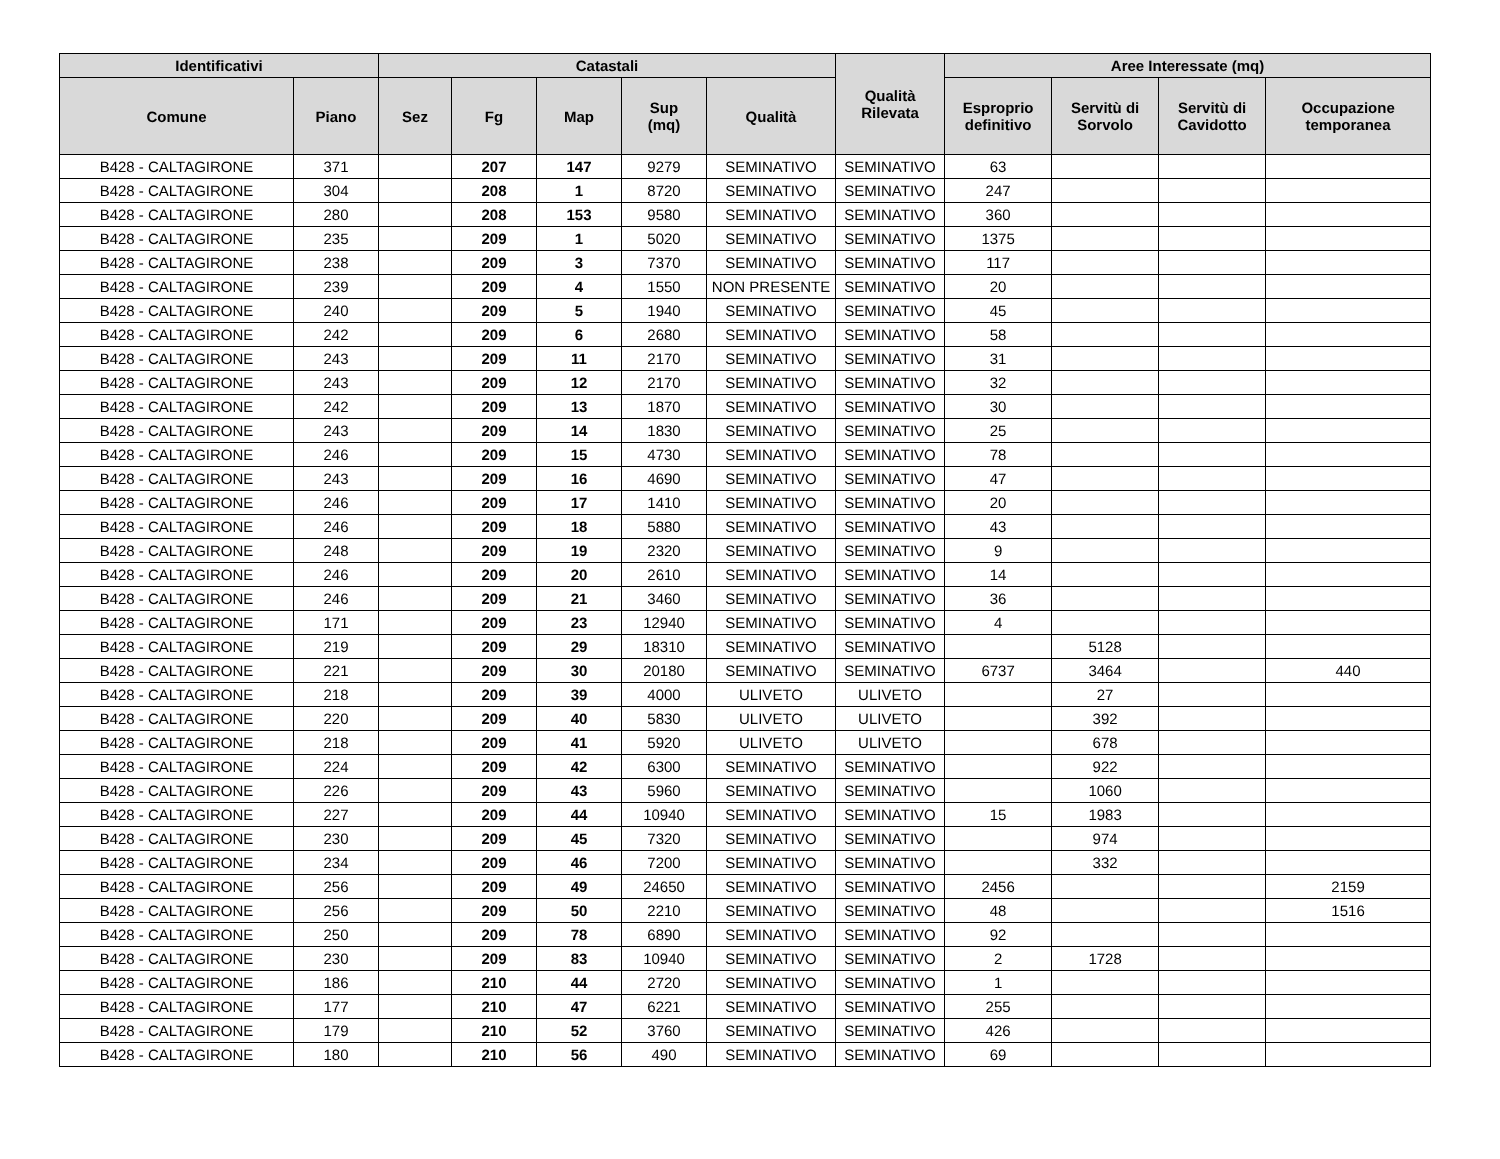| Identificativi | | Catastali | | | | | Qualità Rilevata | Aree Interessate (mq) | | | |
| --- | --- | --- | --- | --- | --- | --- | --- | --- | --- | --- | --- |
| Comune | Piano | Sez | Fg | Map | Sup (mq) | Qualità | | Esproprio definitivo | Servitù di Sorvolo | Servitù di Cavidotto | Occupazione temporanea |
| B428 - CALTAGIRONE | 371 | | 207 | 147 | 9279 | SEMINATIVO | SEMINATIVO | 63 | | | |
| B428 - CALTAGIRONE | 304 | | 208 | 1 | 8720 | SEMINATIVO | SEMINATIVO | 247 | | | |
| B428 - CALTAGIRONE | 280 | | 208 | 153 | 9580 | SEMINATIVO | SEMINATIVO | 360 | | | |
| B428 - CALTAGIRONE | 235 | | 209 | 1 | 5020 | SEMINATIVO | SEMINATIVO | 1375 | | | |
| B428 - CALTAGIRONE | 238 | | 209 | 3 | 7370 | SEMINATIVO | SEMINATIVO | 117 | | | |
| B428 - CALTAGIRONE | 239 | | 209 | 4 | 1550 | NON PRESENTE | SEMINATIVO | 20 | | | |
| B428 - CALTAGIRONE | 240 | | 209 | 5 | 1940 | SEMINATIVO | SEMINATIVO | 45 | | | |
| B428 - CALTAGIRONE | 242 | | 209 | 6 | 2680 | SEMINATIVO | SEMINATIVO | 58 | | | |
| B428 - CALTAGIRONE | 243 | | 209 | 11 | 2170 | SEMINATIVO | SEMINATIVO | 31 | | | |
| B428 - CALTAGIRONE | 243 | | 209 | 12 | 2170 | SEMINATIVO | SEMINATIVO | 32 | | | |
| B428 - CALTAGIRONE | 242 | | 209 | 13 | 1870 | SEMINATIVO | SEMINATIVO | 30 | | | |
| B428 - CALTAGIRONE | 243 | | 209 | 14 | 1830 | SEMINATIVO | SEMINATIVO | 25 | | | |
| B428 - CALTAGIRONE | 246 | | 209 | 15 | 4730 | SEMINATIVO | SEMINATIVO | 78 | | | |
| B428 - CALTAGIRONE | 243 | | 209 | 16 | 4690 | SEMINATIVO | SEMINATIVO | 47 | | | |
| B428 - CALTAGIRONE | 246 | | 209 | 17 | 1410 | SEMINATIVO | SEMINATIVO | 20 | | | |
| B428 - CALTAGIRONE | 246 | | 209 | 18 | 5880 | SEMINATIVO | SEMINATIVO | 43 | | | |
| B428 - CALTAGIRONE | 248 | | 209 | 19 | 2320 | SEMINATIVO | SEMINATIVO | 9 | | | |
| B428 - CALTAGIRONE | 246 | | 209 | 20 | 2610 | SEMINATIVO | SEMINATIVO | 14 | | | |
| B428 - CALTAGIRONE | 246 | | 209 | 21 | 3460 | SEMINATIVO | SEMINATIVO | 36 | | | |
| B428 - CALTAGIRONE | 171 | | 209 | 23 | 12940 | SEMINATIVO | SEMINATIVO | 4 | | | |
| B428 - CALTAGIRONE | 219 | | 209 | 29 | 18310 | SEMINATIVO | SEMINATIVO | | 5128 | | |
| B428 - CALTAGIRONE | 221 | | 209 | 30 | 20180 | SEMINATIVO | SEMINATIVO | 6737 | 3464 | | 440 |
| B428 - CALTAGIRONE | 218 | | 209 | 39 | 4000 | ULIVETO | ULIVETO | | 27 | | |
| B428 - CALTAGIRONE | 220 | | 209 | 40 | 5830 | ULIVETO | ULIVETO | | 392 | | |
| B428 - CALTAGIRONE | 218 | | 209 | 41 | 5920 | ULIVETO | ULIVETO | | 678 | | |
| B428 - CALTAGIRONE | 224 | | 209 | 42 | 6300 | SEMINATIVO | SEMINATIVO | | 922 | | |
| B428 - CALTAGIRONE | 226 | | 209 | 43 | 5960 | SEMINATIVO | SEMINATIVO | | 1060 | | |
| B428 - CALTAGIRONE | 227 | | 209 | 44 | 10940 | SEMINATIVO | SEMINATIVO | 15 | 1983 | | |
| B428 - CALTAGIRONE | 230 | | 209 | 45 | 7320 | SEMINATIVO | SEMINATIVO | | 974 | | |
| B428 - CALTAGIRONE | 234 | | 209 | 46 | 7200 | SEMINATIVO | SEMINATIVO | | 332 | | |
| B428 - CALTAGIRONE | 256 | | 209 | 49 | 24650 | SEMINATIVO | SEMINATIVO | 2456 | | | 2159 |
| B428 - CALTAGIRONE | 256 | | 209 | 50 | 2210 | SEMINATIVO | SEMINATIVO | 48 | | | 1516 |
| B428 - CALTAGIRONE | 250 | | 209 | 78 | 6890 | SEMINATIVO | SEMINATIVO | 92 | | | |
| B428 - CALTAGIRONE | 230 | | 209 | 83 | 10940 | SEMINATIVO | SEMINATIVO | 2 | 1728 | | |
| B428 - CALTAGIRONE | 186 | | 210 | 44 | 2720 | SEMINATIVO | SEMINATIVO | 1 | | | |
| B428 - CALTAGIRONE | 177 | | 210 | 47 | 6221 | SEMINATIVO | SEMINATIVO | 255 | | | |
| B428 - CALTAGIRONE | 179 | | 210 | 52 | 3760 | SEMINATIVO | SEMINATIVO | 426 | | | |
| B428 - CALTAGIRONE | 180 | | 210 | 56 | 490 | SEMINATIVO | SEMINATIVO | 69 | | | |